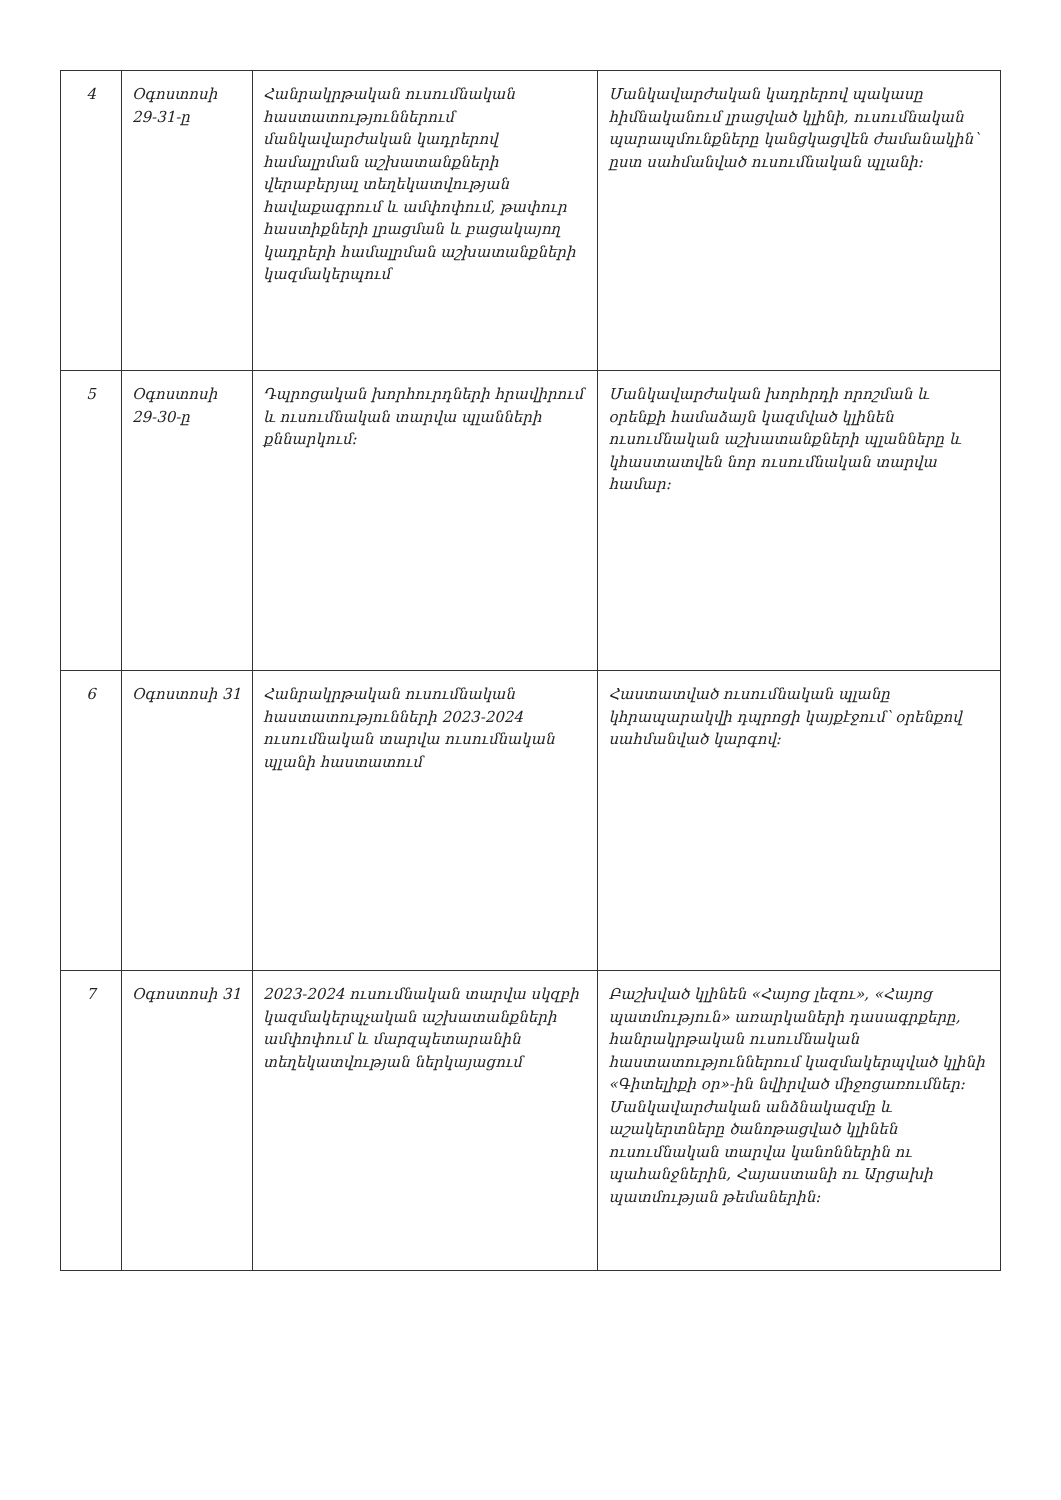| 4 | Օգոստոսի 29-31-ը | Հանրակրթական ուսումնական հաստատություններում մանկավարժական կադրերով համալրման աշխատանքների վերաբերյալ տեղեկատվության հավաքագրում և ամփոփում, թափուր հաստիքների լրացման և բացակայող կադրերի համալրման աշխատանքների կազմակերպում | Մանկավարժական կադրերով պակասը հիմնականում լրացված կլինի, ուսումնական պարապմունքները կանցկացվեն ժամանակին՝ ըստ սահմանված ուսումնական պլանի: |
| 5 | Օգոստոսի 29-30-ը | Դպրոցական խորհուրդների հրավիրում և ուսումնական տարվա պլանների քննարկում: | Մանկավարժական խորհրդի որոշման և օրենքի համաձայն կազմված կլինեն ուսումնական աշխատանքների պլանները և կհաստատվեն նոր ուսումնական տարվա համար: |
| 6 | Օգոստոսի 31 | Հանրակրթական ուսումնական հաստատությունների 2023-2024 ուսումնական տարվա ուսումնական պլանի հաստատում | Հաստատված ուսումնական պլանը կհրապարակվի դպրոցի կայքէջում՝ օրենքով սահմանված կարգով: |
| 7 | Օգոստոսի 31 | 2023-2024 ուսումնական տարվա սկզբի կազմակերպչական աշխատանքների ամփոփում և մարզպետարանին տեղեկատվության ներկայացում | Բաշխված կլինեն «Հայոց լեզու», «Հայոց պատմություն» առարկաների դասագրքերը, հանրակրթական ուսումնական հաստատություններում կազմակերպված կլինի «Գիտելիքի օր»-ին նվիրված միջոցառումներ: Մանկավարժական անձնակազմը և աշակերտները ծանոթացված կլինեն ուսումնական տարվա կանոններին ու պահանջներին, Հայաստանի ու Արցախի պատմության թեմաներին: |